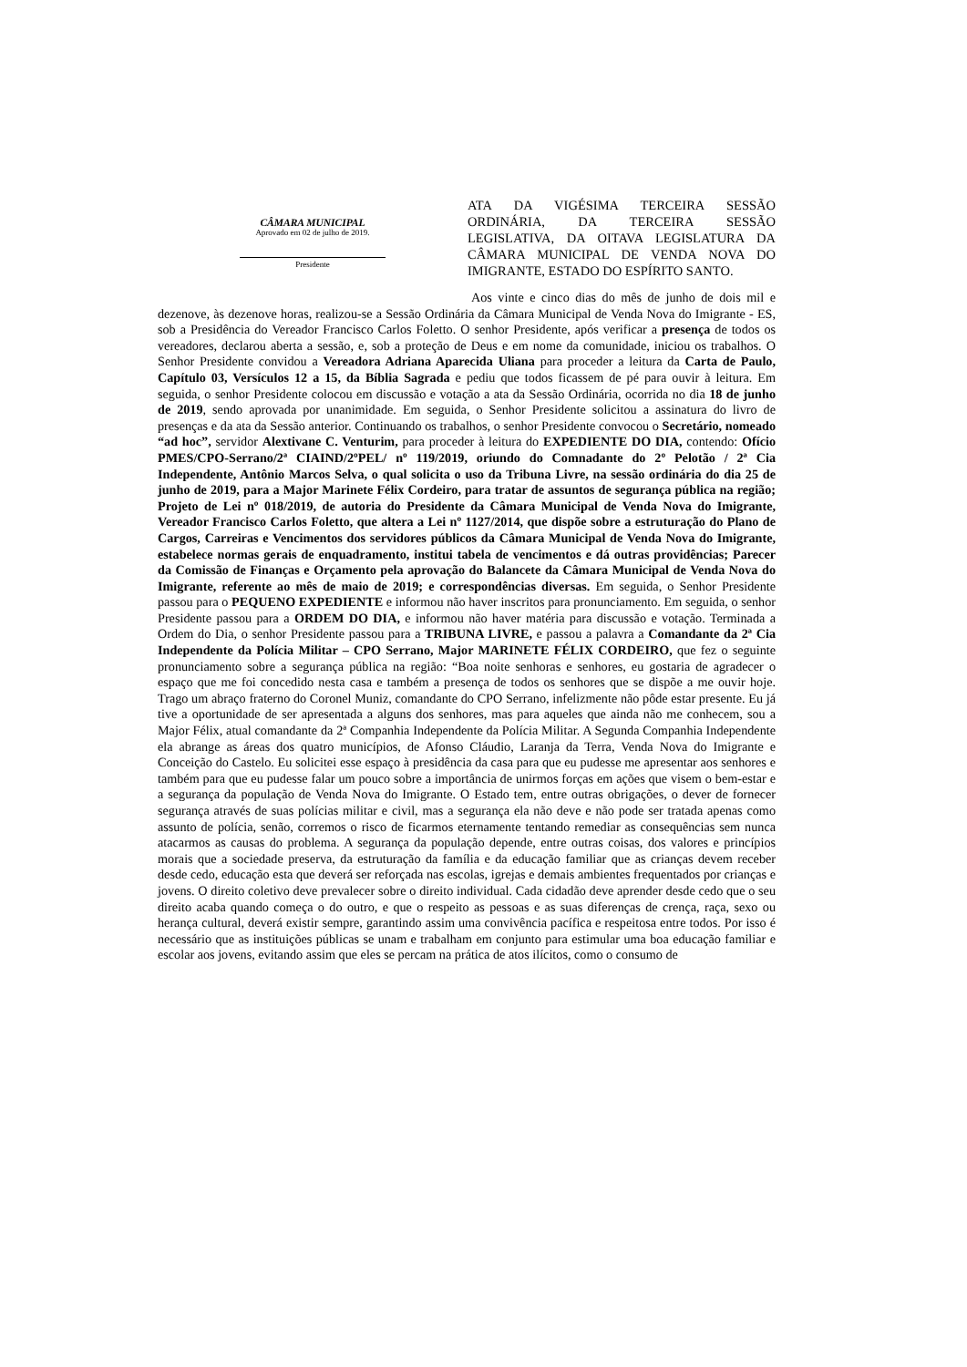CÂMARA MUNICIPAL
Aprovado em 02 de julho de 2019.
Presidente
ATA DA VIGÉSIMA TERCEIRA SESSÃO ORDINÁRIA, DA TERCEIRA SESSÃO LEGISLATIVA, DA OITAVA LEGISLATURA DA CÂMARA MUNICIPAL DE VENDA NOVA DO IMIGRANTE, ESTADO DO ESPÍRITO SANTO.
Aos vinte e cinco dias do mês de junho de dois mil e dezenove, às dezenove horas, realizou-se a Sessão Ordinária da Câmara Municipal de Venda Nova do Imigrante - ES, sob a Presidência do Vereador Francisco Carlos Foletto. O senhor Presidente, após verificar a presença de todos os vereadores, declarou aberta a sessão, e, sob a proteção de Deus e em nome da comunidade, iniciou os trabalhos. O Senhor Presidente convidou a Vereadora Adriana Aparecida Uliana para proceder a leitura da Carta de Paulo, Capítulo 03, Versículos 12 a 15, da Bíblia Sagrada e pediu que todos ficassem de pé para ouvir à leitura. Em seguida, o senhor Presidente colocou em discussão e votação a ata da Sessão Ordinária, ocorrida no dia 18 de junho de 2019, sendo aprovada por unanimidade. Em seguida, o Senhor Presidente solicitou a assinatura do livro de presenças e da ata da Sessão anterior. Continuando os trabalhos, o senhor Presidente convocou o Secretário, nomeado “ad hoc”, servidor Alextivane C. Venturim, para proceder à leitura do EXPEDIENTE DO DIA, contendo: Ofício PMES/CPO-Serrano/2ª CIAIND/2ºPEL/ nº 119/2019, oriundo do Comnadante do 2º Pelotão / 2ª Cia Independente, Antônio Marcos Selva, o qual solicita o uso da Tribuna Livre, na sessão ordinária do dia 25 de junho de 2019, para a Major Marinete Félix Cordeiro, para tratar de assuntos de segurança pública na região; Projeto de Lei nº 018/2019, de autoria do Presidente da Câmara Municipal de Venda Nova do Imigrante, Vereador Francisco Carlos Foletto, que altera a Lei nº 1127/2014, que dispõe sobre a estruturação do Plano de Cargos, Carreiras e Vencimentos dos servidores públicos da Câmara Municipal de Venda Nova do Imigrante, estabelece normas gerais de enquadramento, institui tabela de vencimentos e dá outras providências; Parecer da Comissão de Finanças e Orçamento pela aprovação do Balancete da Câmara Municipal de Venda Nova do Imigrante, referente ao mês de maio de 2019; e correspondências diversas. Em seguida, o Senhor Presidente passou para o PEQUENO EXPEDIENTE e informou não haver inscritos para pronunciamento. Em seguida, o senhor Presidente passou para a ORDEM DO DIA, e informou não haver matéria para discussão e votação. Terminada a Ordem do Dia, o senhor Presidente passou para a TRIBUNA LIVRE, e passou a palavra a Comandante da 2ª Cia Independente da Polícia Militar – CPO Serrano, Major MARINETE FÉLIX CORDEIRO, que fez o seguinte pronunciamento sobre a segurança pública na região: “Boa noite senhoras e senhores, eu gostaria de agradecer o espaço que me foi concedido nesta casa e também a presença de todos os senhores que se dispõe a me ouvir hoje. Trago um abraço fraterno do Coronel Muniz, comandante do CPO Serrano, infelizmente não pôde estar presente. Eu já tive a oportunidade de ser apresentada a alguns dos senhores, mas para aqueles que ainda não me conhecem, sou a Major Félix, atual comandante da 2ª Companhia Independente da Polícia Militar. A Segunda Companhia Independente ela abrange as áreas dos quatro municípios, de Afonso Cláudio, Laranja da Terra, Venda Nova do Imigrante e Conceição do Castelo. Eu solicitei esse espaço à presidência da casa para que eu pudesse me apresentar aos senhores e também para que eu pudesse falar um pouco sobre a importância de unirmos forças em ações que visem o bem-estar e a segurança da população de Venda Nova do Imigrante. O Estado tem, entre outras obrigações, o dever de fornecer segurança através de suas polícias militar e civil, mas a segurança ela não deve e não pode ser tratada apenas como assunto de polícia, senão, corremos o risco de ficarmos eternamente tentando remediar as consequências sem nunca atacarmos as causas do problema. A segurança da população depende, entre outras coisas, dos valores e princípios morais que a sociedade preserva, da estruturação da família e da educação familiar que as crianças devem receber desde cedo, educação esta que deverá ser reforçada nas escolas, igrejas e demais ambientes frequentados por crianças e jovens. O direito coletivo deve prevalecer sobre o direito individual. Cada cidadão deve aprender desde cedo que o seu direito acaba quando começa o do outro, e que o respeito as pessoas e as suas diferenças de crença, raça, sexo ou herança cultural, deverá existir sempre, garantindo assim uma convivência pacífica e respeitosa entre todos. Por isso é necessário que as instituições públicas se unam e trabalham em conjunto para estimular uma boa educação familiar e escolar aos jovens, evitando assim que eles se percam na prática de atos ilícitos, como o consumo de